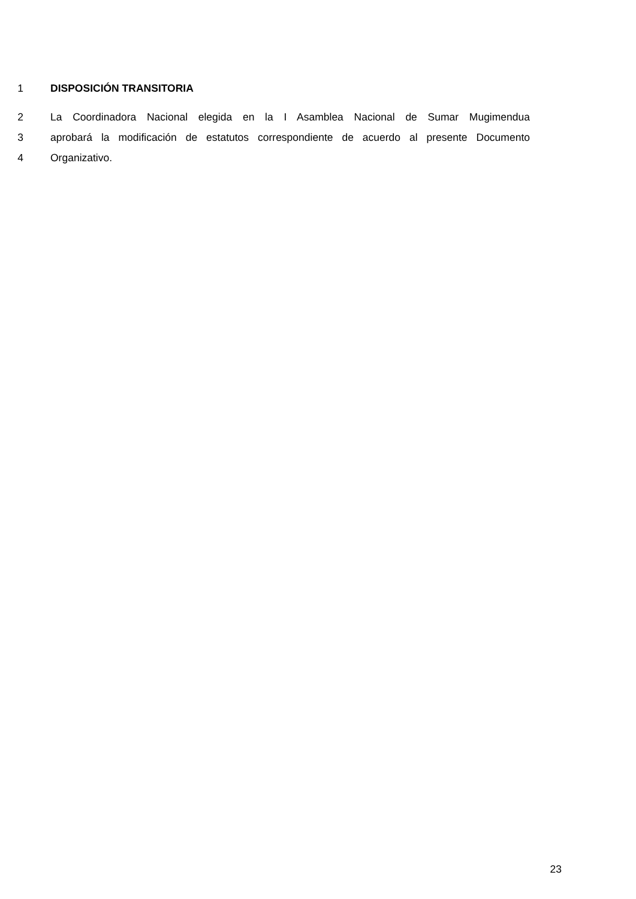1 DISPOSICIÓN TRANSITORIA
2 La Coordinadora Nacional elegida en la I Asamblea Nacional de Sumar Mugimendua
3 aprobará la modificación de estatutos correspondiente de acuerdo al presente Documento
4 Organizativo.
23